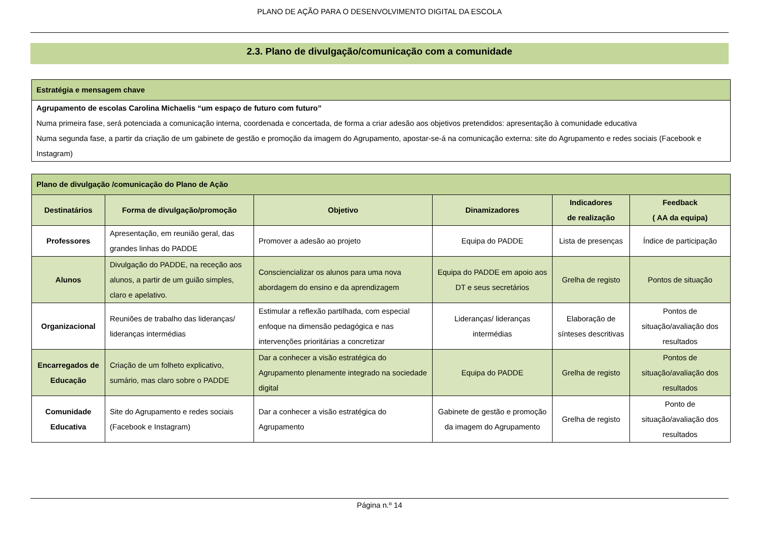PLANO DE AÇÃO PARA O DESENVOLVIMENTO DIGITAL DA ESCOLA
2.3. Plano de divulgação/comunicação com a comunidade
| Estratégia e mensagem chave |
| Agrupamento de escolas Carolina Michaelis “um espaço de futuro com futuro” Numa primeira fase, será potenciada a comunicação interna, coordenada e concertada, de forma a criar adesão aos objetivos pretendidos: apresentação à comunidade educativa Numa segunda fase, a partir da criação de um gabinete de gestão e promoção da imagem do Agrupamento, apostar-se-á na comunicação externa: site do Agrupamento e redes sociais (Facebook e Instagram) |
| Plano de divulgação /comunicação do Plano de Ação | | | | | |
| Destinatários | Forma de divulgação/promoção | Objetivo | Dinamizadores | Indicadores de realização | Feedback ( AA da equipa) |
| Professores | Apresentação, em reunião geral, das grandes linhas do PADDE | Promover a adesão ao projeto | Equipa do PADDE | Lista de presenças | Índice de participação |
| Alunos | Divulgação do PADDE, na receção aos alunos, a partir de um guião simples, claro e apelativo. | Consciencializar os alunos para uma nova abordagem do ensino e da aprendizagem | Equipa do PADDE em apoio aos DT e seus secretários | Grelha de registo | Pontos de situação |
| Organizacional | Reuniões de trabalho das lideranças/ lideranças intermédias | Estimular a reflexão partilhada, com especial enfoque na dimensão pedagógica e nas intervenções prioritárias a concretizar | Lideranças/ lideranças intermédias | Elaboração de sínteses descritivas | Pontos de situação/avaliação dos resultados |
| Encarregados de Educação | Criação de um folheto explicativo, sumário, mas claro sobre o PADDE | Dar a conhecer a visão estratégica do Agrupamento plenamente integrado na sociedade digital | Equipa do PADDE | Grelha de registo | Pontos de situação/avaliação dos resultados |
| Comunidade Educativa | Site do Agrupamento e redes sociais (Facebook e Instagram) | Dar a conhecer a visão estratégica do Agrupamento | Gabinete de gestão e promoção da imagem do Agrupamento | Grelha de registo | Ponto de situação/avaliação dos resultados |
Página n.º 14